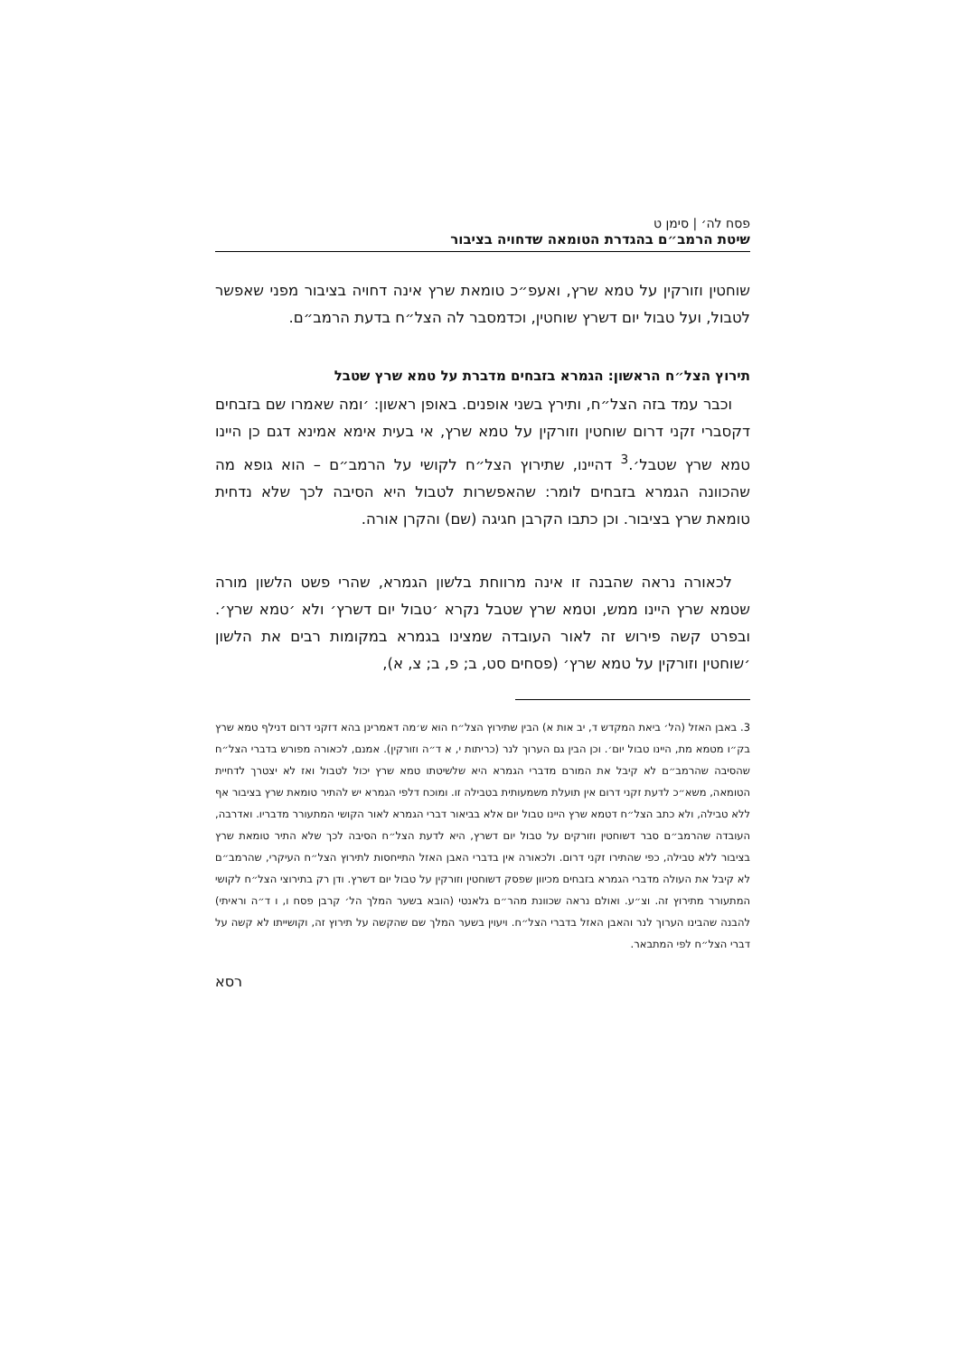פסח לה׳ | סימן ט
שיטת הרמב״ם בהגדרת הטומאה שדחויה בציבור
שוחטין וזורקין על טמא שרץ, ואעפ״כ טומאת שרץ אינה דחויה בציבור מפני שאפשר לטבול, ועל טבול יום דשרץ שוחטין, וכדמסבר לה הצל״ח בדעת הרמב״ם.
תירוץ הצל״ח הראשון: הגמרא בזבחים מדברת על טמא שרץ שטבל
וכבר עמד בזה הצל״ח, ותירץ בשני אופנים. באופן ראשון: ׳ומה שאמרו שם בזבחים דקסברי זקני דרום שוחטין וזורקין על טמא שרץ, אי בעית אימא אמינא דגם כן היינו טמא שרץ שטבל׳.<sup>3</sup> דהיינו, שתירוץ הצל״ח לקושי על הרמב״ם – הוא גופא מה שהכוונה הגמרא בזבחים לומר: שהאפשרות לטבול היא הסיבה לכך שלא נדחית טומאת שרץ בציבור. וכן כתבו הקרבן חגיגה (שם) והקרן אורה.
לכאורה נראה שהבנה זו אינה מרווחת בלשון הגמרא, שהרי פשט הלשון מורה שטמא שרץ היינו ממש, וטמא שרץ שטבל נקרא ׳טבול יום דשרץ׳ ולא ׳טמא שרץ׳. ובפרט קשה פירוש זה לאור העובדה שמצינו בגמרא במקומות רבים את הלשון ׳שוחטין וזורקין על טמא שרץ׳ (פסחים סט, ב; פ, ב; צ, א),
3. באבן האזל (הל׳ ביאת המקדש ד, יב אות א) הבין שתירוץ הצל״ח הוא ש׳מה דאמרינן בהא דזקני דרום דנילף טמא שרץ בק״ו מטמא מת, היינו טבול יום׳. וכן הבין גם הערוך לנר (כריתות י, א ד״ה וזורקין). אמנם, לכאורה מפורש בדברי הצל״ח שהסיבה שהרמב״ם לא קיבל את המורם מדברי הגמרא היא שלשיטתו טמא שרץ יכול לטבול ואז לא יצטרך לדחיית הטומאה, משא״כ לדעת זקני דרום אין תועלת משמעותית בטבילה זו. ומוכח דלפי הגמרא יש להתיר טומאת שרץ בציבור אף ללא טבילה, ולא כתב הצל״ח דטמא שרץ היינו טבול יום אלא בביאור דברי הגמרא לאור הקושי המתעורר מדבריו. ואדרבה, העובדה שהרמב״ם סבר דשוחטין וזורקים על טבול יום דשרץ, היא לדעת הצל״ח הסיבה לכך שלא התיר טומאת שרץ בציבור ללא טבילה, כפי שהתירו זקני דרום. ולכאורה אין בדברי האבן האזל התייחסות לתירוץ הצל״ח העיקרי, שהרמב״ם לא קיבל את העולה מדברי הגמרא בזבחים מכיוון שפסק דשוחטין וזורקין על טבול יום דשרץ. ודן רק בתירוצי הצל״ח לקושי המתעורר מתירוץ זה. וצ״ע. ואולם נראה שכוונת מהר״ם גלאנטי (הובא בשער המלך הל׳ קרבן פסח ו, ו ד״ה וראיתי) להבנה שהבינו הערוך לנר והאבן האזל בדברי הצל״ח. ויעוין בשער המלך שם שהקשה על תירוץ זה, וקושייתו לא קשה על דברי הצל״ח לפי המתבאר.
רסא